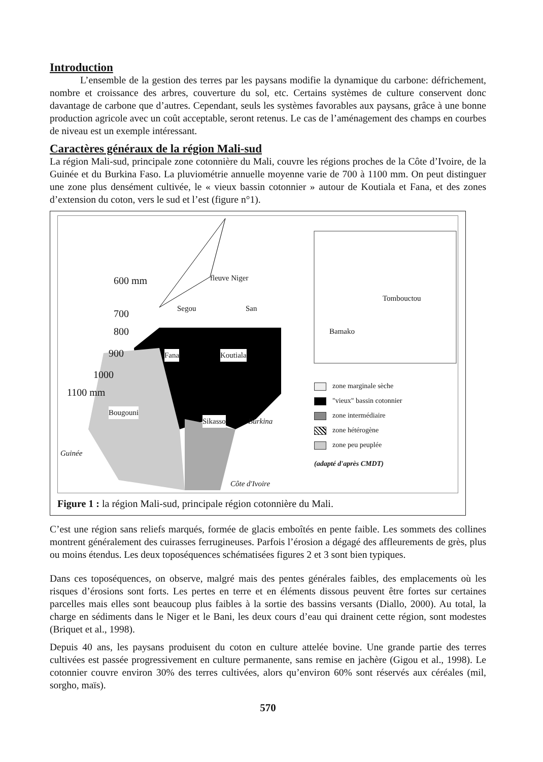Introduction
L’ensemble de la gestion des terres par les paysans modifie la dynamique du carbone: défrichement, nombre et croissance des arbres, couverture du sol, etc. Certains systèmes de culture conservent donc davantage de carbone que d’autres. Cependant, seuls les systèmes favorables aux paysans, grâce à une bonne production agricole avec un coût acceptable, seront retenus. Le cas de l’aménagement des champs en courbes de niveau est un exemple intéressant.
Caractères généraux de la région Mali-sud
La région Mali-sud, principale zone cotonnière du Mali, couvre les régions proches de la Côte d’Ivoire, de la Guinée et du Burkina Faso. La pluviométrie annuelle moyenne varie de 700 à 1100 mm. On peut distinguer une zone plus densément cultivée, le « vieux bassin cotonnier » autour de Koutiala et Fana, et des zones d’extension du coton, vers le sud et l’est (figure n°1).
600 mm fleuve Niger
Segou San
700
800
900 Fana Koutiala
1000
1100 mm
Bougouni
Sikasso Burkina
Guinée
Côte d'Ivoire
Tombouctou
Bamako
zone marginale sèche
"vieux" bassin cotonnier
zone intermédiaire
zone hétérogène
zone peu peuplée
(adapté d'après CMDT)
Figure 1 : la région Mali-sud, principale région cotonnière du Mali.
C’est une région sans reliefs marqués, formée de glacis emboîtés en pente faible. Les sommets des collines montrent généralement des cuirasses ferrugineuses. Parfois l’érosion a dégagé des affleurements de grès, plus ou moins étendus. Les deux toposéquences schématisées figures 2 et 3 sont bien typiques.
Dans ces toposéquences, on observe, malgré mais des pentes générales faibles, des emplacements où les risques d’érosions sont forts. Les pertes en terre et en éléments dissous peuvent être fortes sur certaines parcelles mais elles sont beaucoup plus faibles à la sortie des bassins versants (Diallo, 2000). Au total, la charge en sédiments dans le Niger et le Bani, les deux cours d’eau qui drainent cette région, sont modestes (Briquet et al., 1998).
Depuis 40 ans, les paysans produisent du coton en culture attelée bovine. Une grande partie des terres cultivées est passée progressivement en culture permanente, sans remise en jachère (Gigou et al., 1998). Le cotonnier couvre environ 30% des terres cultivées, alors qu’environ 60% sont réservés aux céréales (mil, sorgho, maïs).
570